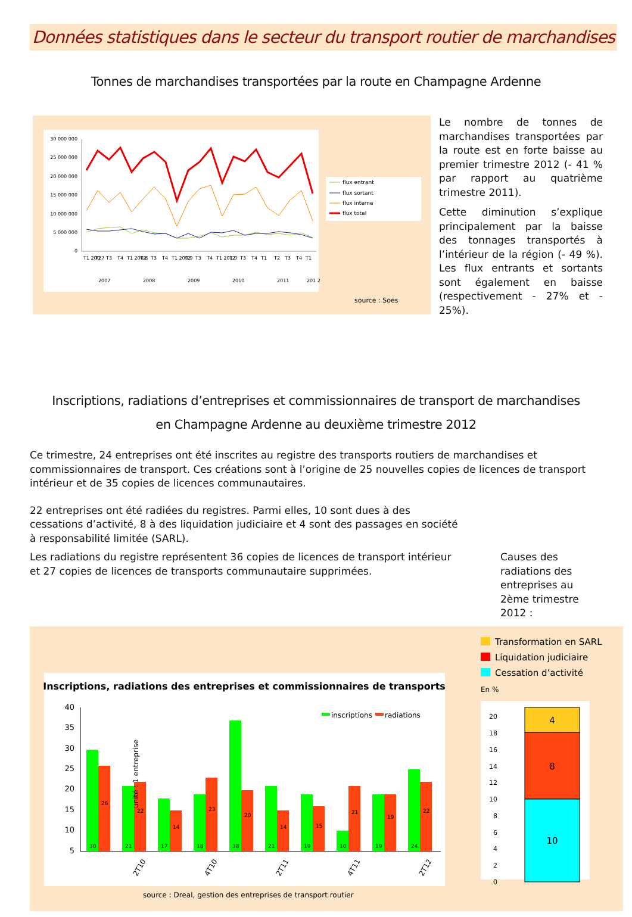Données statistiques dans le secteur du transport routier de marchandises
Tonnes de marchandises transportées par la route en Champagne Ardenne
30 000 000
25 000 000
20 000 000
15 000 000
10 000 000
5 000 000
0
T1 200 7
T2
T3
T4
T1 200 8
T2
T3
T4
T1 200 9
T2
T3
T4
T1 201 0
T2
T3
T4
T1
T2
T3
T4
T1
2007
2008
2009
2010
2011
201 2
flux entrant
flux sortant
flux interne
flux total
source : Soes
Le nombre de tonnes de marchandises transportées par la route est en forte baisse au premier trimestre 2012 (- 41 % par rapport au quatrième trimestre 2011).
Cette diminution s’explique principalement par la baisse des tonnages transportés à l’intérieur de la région (- 49 %). Les flux entrants et sortants sont également en baisse (respectivement - 27% et - 25%).
Inscriptions, radiations d’entreprises et commissionnaires de transport de marchandises
en Champagne Ardenne au deuxième trimestre 2012
Ce trimestre, 24 entreprises ont été inscrites au registre des transports routiers de marchandises et commissionnaires de transport. Ces créations sont à l’origine de 25 nouvelles copies de licences de transport intérieur et de 35 copies de licences communautaires.
22 entreprises ont été radiées du registres. Parmi elles, 10 sont dues à des cessations d’activité, 8 à des liquidation judiciaire et 4 sont des passages en société à responsabilité limitée (SARL).
Les radiations du registre représentent 36 copies de licences de transport intérieur et 27 copies de licences de transports communautaire supprimées.
Causes des radiations des entreprises au 2ème trimestre 2012 :
Inscriptions, radiations des entreprises et commissionnaires de transports
40
35
30
25
20
15
10
5
30
26
21
22
17
14
18
23
38
20
21
14
19
15
10
21
19
19
24
22
2T10
4T10
2T11
4T11
2T12
unité : 1 entreprise
inscriptions
radiations
source : Dreal, gestion des entreprises de transport routier
Transformation en SARL
Liquidation judiciaire
Cessation d’activité
En %
20
18
16
14
12
10
8
6
4
2
0
4
8
10